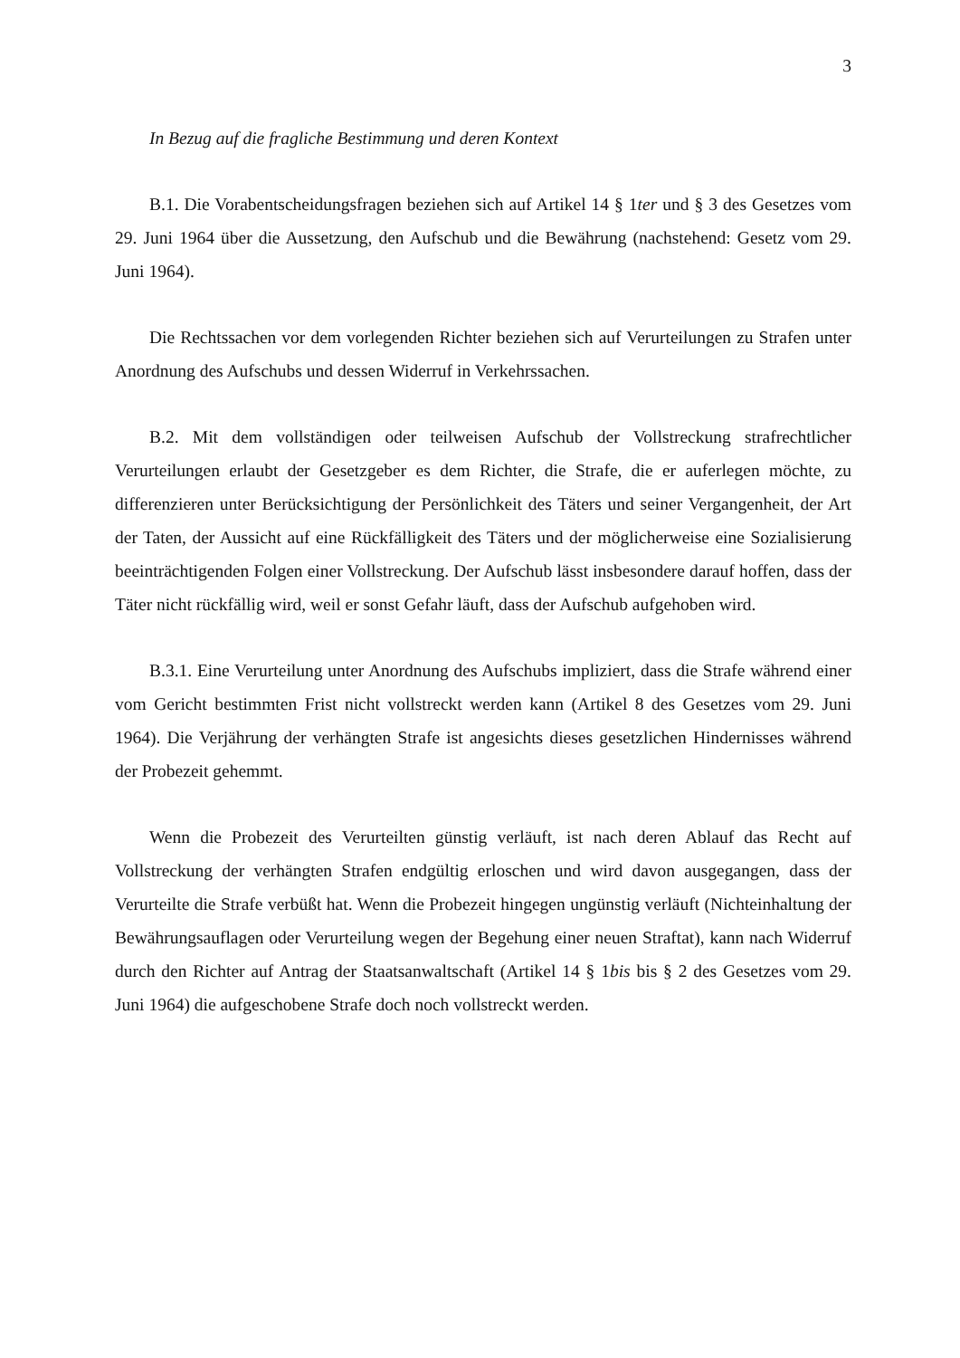3
In Bezug auf die fragliche Bestimmung und deren Kontext
B.1. Die Vorabentscheidungsfragen beziehen sich auf Artikel 14 § 1ter und § 3 des Gesetzes vom 29. Juni 1964 über die Aussetzung, den Aufschub und die Bewährung (nachstehend: Gesetz vom 29. Juni 1964).
Die Rechtssachen vor dem vorlegenden Richter beziehen sich auf Verurteilungen zu Strafen unter Anordnung des Aufschubs und dessen Widerruf in Verkehrssachen.
B.2. Mit dem vollständigen oder teilweisen Aufschub der Vollstreckung strafrechtlicher Verurteilungen erlaubt der Gesetzgeber es dem Richter, die Strafe, die er auferlegen möchte, zu differenzieren unter Berücksichtigung der Persönlichkeit des Täters und seiner Vergangenheit, der Art der Taten, der Aussicht auf eine Rückfälligkeit des Täters und der möglicherweise eine Sozialisierung beeinträchtigenden Folgen einer Vollstreckung. Der Aufschub lässt insbesondere darauf hoffen, dass der Täter nicht rückfällig wird, weil er sonst Gefahr läuft, dass der Aufschub aufgehoben wird.
B.3.1. Eine Verurteilung unter Anordnung des Aufschubs impliziert, dass die Strafe während einer vom Gericht bestimmten Frist nicht vollstreckt werden kann (Artikel 8 des Gesetzes vom 29. Juni 1964). Die Verjährung der verhängten Strafe ist angesichts dieses gesetzlichen Hindernisses während der Probezeit gehemmt.
Wenn die Probezeit des Verurteilten günstig verläuft, ist nach deren Ablauf das Recht auf Vollstreckung der verhängten Strafen endgültig erloschen und wird davon ausgegangen, dass der Verurteilte die Strafe verbüßt hat. Wenn die Probezeit hingegen ungünstig verläuft (Nichteinhaltung der Bewährungsauflagen oder Verurteilung wegen der Begehung einer neuen Straftat), kann nach Widerruf durch den Richter auf Antrag der Staatsanwaltschaft (Artikel 14 § 1bis bis § 2 des Gesetzes vom 29. Juni 1964) die aufgeschobene Strafe doch noch vollstreckt werden.